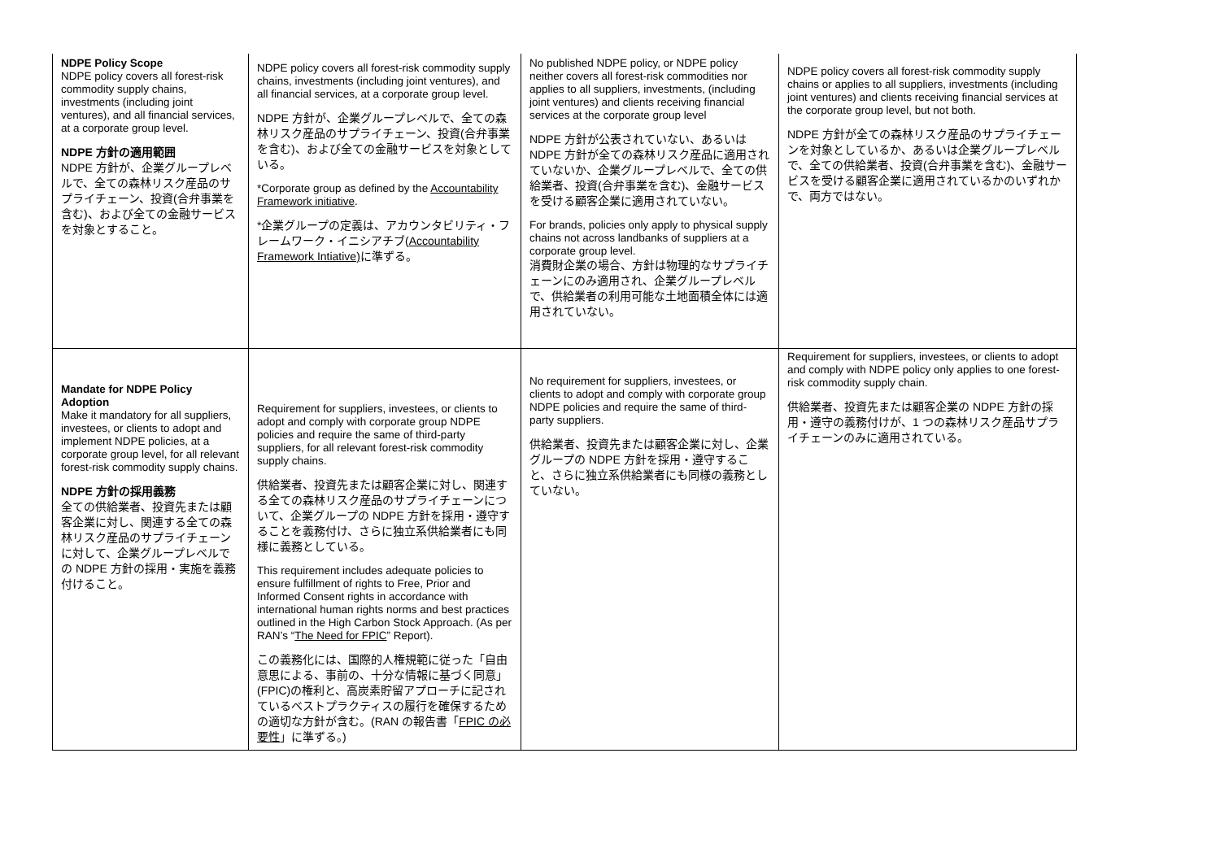| NDPE Policy Scope NDPE policy covers all forest-risk commodity supply chains, investments (including joint ventures), and all financial services, at a corporate group level. NDPE 方針の適用範囲 NDPE 方針が、企業グループレベルで、全ての森林リスク産品のサプライチェーン、投資(合弁事業を含む)、および全ての金融サービスを対象とすること。 | NDPE policy covers all forest-risk commodity supply chains, investments (including joint ventures), and all financial services, at a corporate group level. NDPE 方針が、企業グループレベルで、全ての森林リスク産品のサプライチェーン、投資(合弁事業を含む)、および全ての金融サービスを対象としている。 *Corporate group as defined by the Accountability Framework initiative . *企業グループの定義は、アカウンタビリティ・フレームワーク・イニシアチブ( Accountability Framework Intiative) に準ずる。 | No published NDPE policy, or NDPE policy neither covers all forest-risk commodities nor applies to all suppliers, investments, (including joint ventures) and clients receiving financial services at the corporate group level NDPE 方針が公表されていない、あるいは NDPE 方針が全ての森林リスク産品に適用されていないか、企業グループレベルで、全ての供給業者、投資(合弁事業を含む)、金融サービスを受ける顧客企業に適用されていない。 For brands, policies only apply to physical supply chains not across landbanks of suppliers at a corporate group level. 消費財企業の場合、方針は物理的なサプライチェーンにのみ適用され、企業グループレベルで、供給業者の利用可能な土地面積全体には適用されていない。 | NDPE policy covers all forest-risk commodity supply chains or applies to all suppliers, investments (including joint ventures) and clients receiving financial services at the corporate group level, but not both. NDPE 方針が全ての森林リスク産品のサプライチェーンを対象としているか、あるいは企業グループレベルで、全ての供給業者、投資(合弁事業を含む)、金融サービスを受ける顧客企業に適用されているかのいずれかで、両方ではない。 |
| Mandate for NDPE Policy Adoption Make it mandatory for all suppliers, investees, or clients to adopt and implement NDPE policies, at a corporate group level, for all relevant forest-risk commodity supply chains. NDPE 方針の採用義務 全ての供給業者、投資先または顧客企業に対し、関連する全ての森林リスク産品のサプライチェーンに対して、企業グループレベルでの NDPE 方針の採用・実施を義務付けること。 | Requirement for suppliers, investees, or clients to adopt and comply with corporate group NDPE policies and require the same of third-party suppliers, for all relevant forest-risk commodity supply chains. 供給業者、投資先または顧客企業に対し、関連する全ての森林リスク産品のサプライチェーンについて、企業グループの NDPE 方針を採用・遵守することを義務付け、さらに独立系供給業者にも同様に義務としている。 This requirement includes adequate policies to ensure fulfillment of rights to Free, Prior and Informed Consent rights in accordance with international human rights norms and best practices outlined in the High Carbon Stock Approach. (As per RAN’s “ The Need for FPIC ” Report). この義務化には、国際的人権規範に従った「自由意思による、事前の、十分な情報に基づく同意」(FPIC)の権利と、高炭素貯留アプローチに記されているベストプラクティスの履行を確保するための適切な方針が含む。(RAN の報告書「 FPIC の必要性 」に準ずる。) | No requirement for suppliers, investees, or clients to adopt and comply with corporate group NDPE policies and require the same of third-party suppliers. 供給業者、投資先または顧客企業に対し、企業グループの NDPE 方針を採用・遵守すること、さらに独立系供給業者にも同様の義務としていない。 | Requirement for suppliers, investees, or clients to adopt and comply with NDPE policy only applies to one forest-risk commodity supply chain. 供給業者、投資先または顧客企業の NDPE 方針の採用・遵守の義務付けが、1 つの森林リスク産品サプライチェーンのみに適用されている。 |